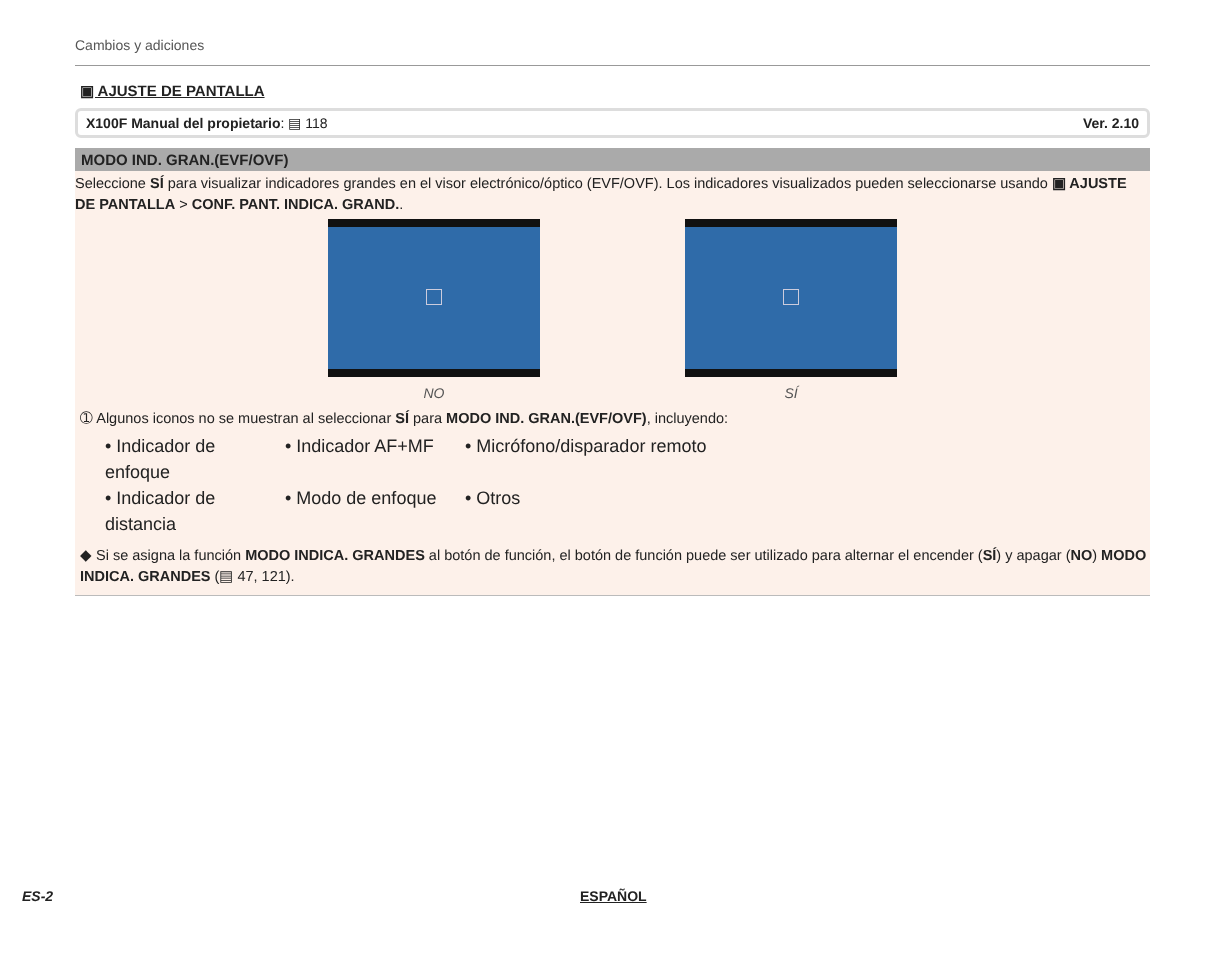Cambios y adiciones
▣ AJUSTE DE PANTALLA
X100F Manual del propietario: ▤ 118 Ver. 2.10
MODO IND. GRAN.(EVF/OVF)
Seleccione SÍ para visualizar indicadores grandes en el visor electrónico/óptico (EVF/OVF). Los indicadores visualizados pueden seleccionarse usando ▣ AJUSTE DE PANTALLA > CONF. PANT. INDICA. GRAND..
NO SÍ
➀ Algunos iconos no se muestran al seleccionar SÍ para MODO IND. GRAN.(EVF/OVF), incluyendo:
• Indicador de enfoque
• Indicador AF+MF
• Micrófono/disparador remoto
• Indicador de distancia
• Modo de enfoque
• Otros
◆ Si se asigna la función MODO INDICA. GRANDES al botón de función, el botón de función puede ser utilizado para alternar el encender (SÍ) y apagar (NO) MODO INDICA. GRANDES (▤ 47, 121).
ES-2 ESPAÑOL